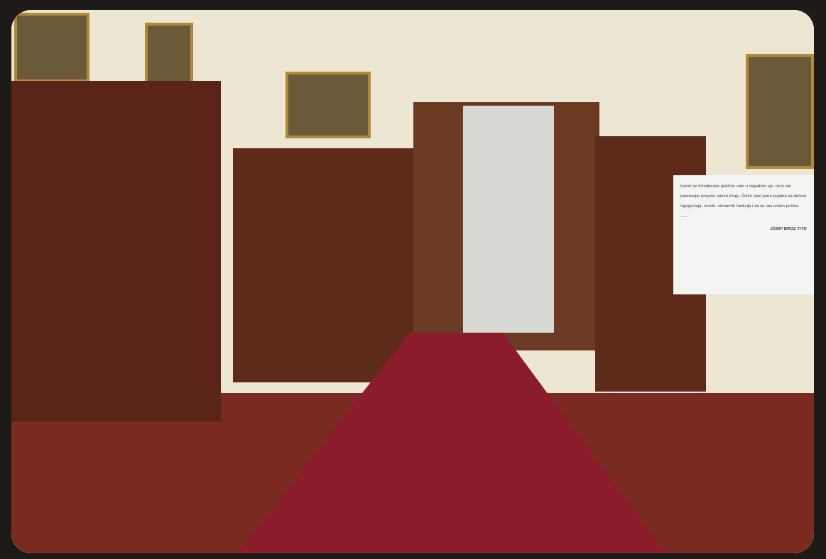Kamir se Kimobeses pukčiše vam u najsaberi sje- ravu nai pasnesipe prepele uazen Kraju. Želim vam puno pujaina sa dećem ngegovorja, revolu- cionarnik tradicija i za sa vas celom pošina ......
JOSIP BROZ TITO